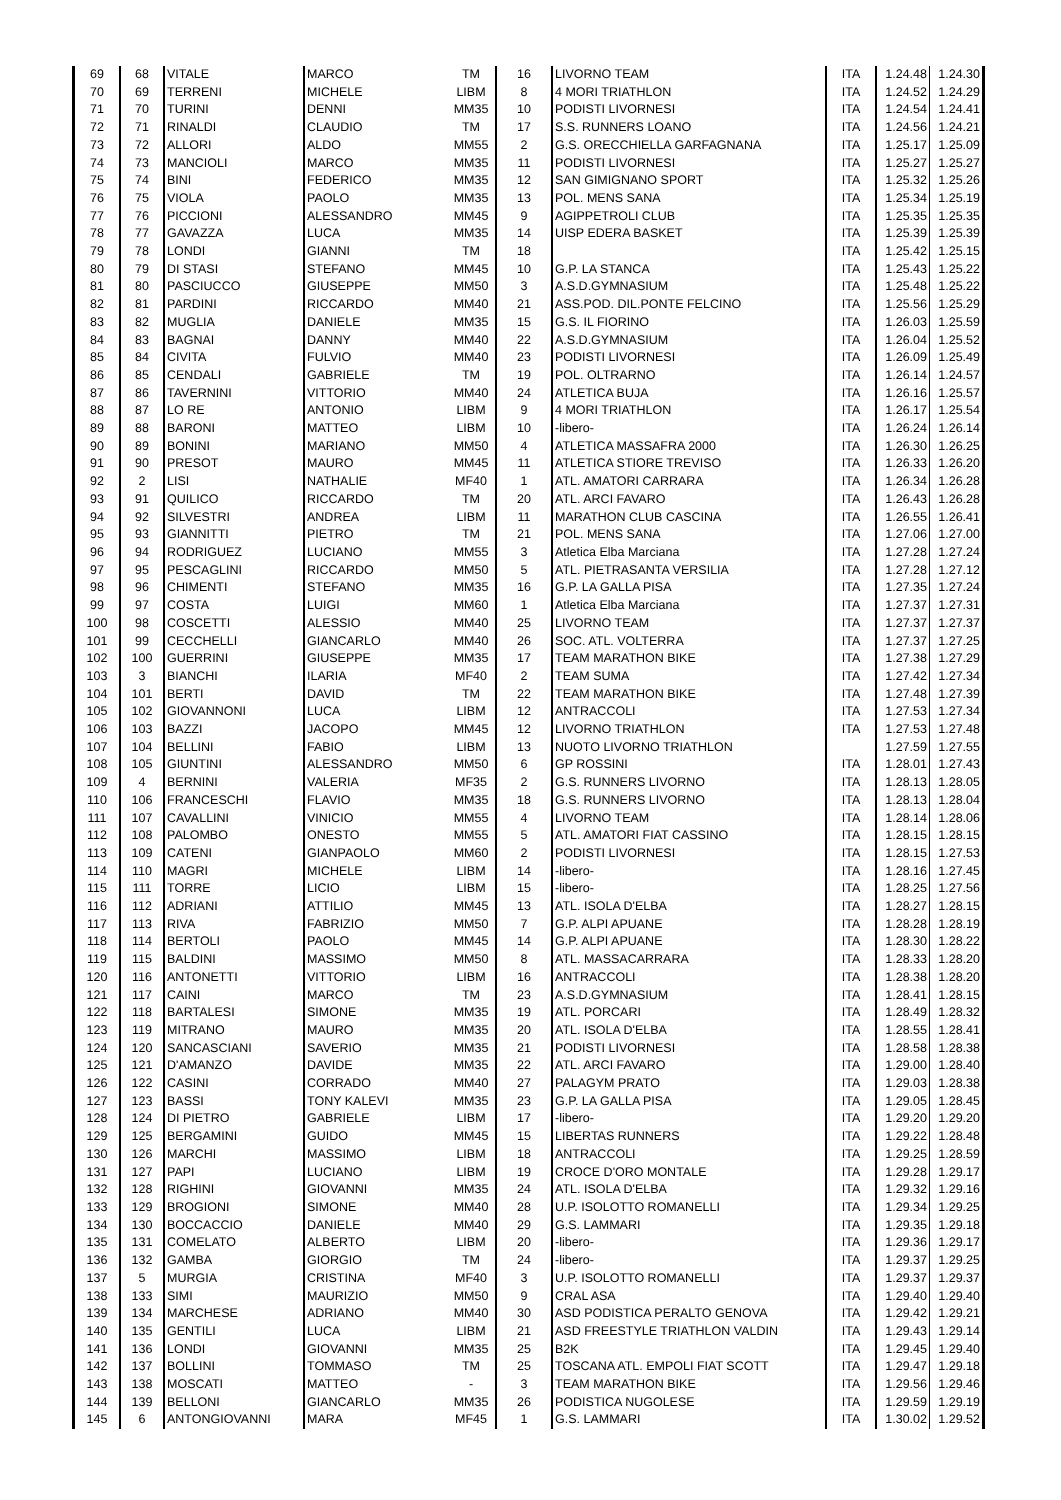| 69 | 68 | VITALE | MARCO | TM | 16 | LIVORNO TEAM | ITA | 1.24.48 | 1.24.30 |
| 70 | 69 | TERRENI | MICHELE | LIBM | 8 | 4 MORI TRIATHLON | ITA | 1.24.52 | 1.24.29 |
| 71 | 70 | TURINI | DENNI | MM35 | 10 | PODISTI LIVORNESI | ITA | 1.24.54 | 1.24.41 |
| 72 | 71 | RINALDI | CLAUDIO | TM | 17 | S.S. RUNNERS LOANO | ITA | 1.24.56 | 1.24.21 |
| 73 | 72 | ALLORI | ALDO | MM55 | 2 | G.S. ORECCHIELLA GARFAGNANA | ITA | 1.25.17 | 1.25.09 |
| 74 | 73 | MANCIOLI | MARCO | MM35 | 11 | PODISTI LIVORNESI | ITA | 1.25.27 | 1.25.27 |
| 75 | 74 | BINI | FEDERICO | MM35 | 12 | SAN GIMIGNANO SPORT | ITA | 1.25.32 | 1.25.26 |
| 76 | 75 | VIOLA | PAOLO | MM35 | 13 | POL. MENS SANA | ITA | 1.25.34 | 1.25.19 |
| 77 | 76 | PICCIONI | ALESSANDRO | MM45 | 9 | AGIPPETROLI CLUB | ITA | 1.25.35 | 1.25.35 |
| 78 | 77 | GAVAZZA | LUCA | MM35 | 14 | UISP EDERA BASKET | ITA | 1.25.39 | 1.25.39 |
| 79 | 78 | LONDI | GIANNI | TM | 18 | | ITA | 1.25.42 | 1.25.15 |
| 80 | 79 | DI STASI | STEFANO | MM45 | 10 | G.P. LA STANCA | ITA | 1.25.43 | 1.25.22 |
| 81 | 80 | PASCIUCCO | GIUSEPPE | MM50 | 3 | A.S.D.GYMNASIUM | ITA | 1.25.48 | 1.25.22 |
| 82 | 81 | PARDINI | RICCARDO | MM40 | 21 | ASS.POD. DIL.PONTE FELCINO | ITA | 1.25.56 | 1.25.29 |
| 83 | 82 | MUGLIA | DANIELE | MM35 | 15 | G.S. IL FIORINO | ITA | 1.26.03 | 1.25.59 |
| 84 | 83 | BAGNAI | DANNY | MM40 | 22 | A.S.D.GYMNASIUM | ITA | 1.26.04 | 1.25.52 |
| 85 | 84 | CIVITA | FULVIO | MM40 | 23 | PODISTI LIVORNESI | ITA | 1.26.09 | 1.25.49 |
| 86 | 85 | CENDALI | GABRIELE | TM | 19 | POL. OLTRARNO | ITA | 1.26.14 | 1.24.57 |
| 87 | 86 | TAVERNINI | VITTORIO | MM40 | 24 | ATLETICA BUJA | ITA | 1.26.16 | 1.25.57 |
| 88 | 87 | LO RE | ANTONIO | LIBM | 9 | 4 MORI TRIATHLON | ITA | 1.26.17 | 1.25.54 |
| 89 | 88 | BARONI | MATTEO | LIBM | 10 | -libero- | ITA | 1.26.24 | 1.26.14 |
| 90 | 89 | BONINI | MARIANO | MM50 | 4 | ATLETICA MASSAFRA 2000 | ITA | 1.26.30 | 1.26.25 |
| 91 | 90 | PRESOT | MAURO | MM45 | 11 | ATLETICA STIORE TREVISO | ITA | 1.26.33 | 1.26.20 |
| 92 | 2 | LISI | NATHALIE | MF40 | 1 | ATL. AMATORI CARRARA | ITA | 1.26.34 | 1.26.28 |
| 93 | 91 | QUILICO | RICCARDO | TM | 20 | ATL. ARCI FAVARO | ITA | 1.26.43 | 1.26.28 |
| 94 | 92 | SILVESTRI | ANDREA | LIBM | 11 | MARATHON CLUB CASCINA | ITA | 1.26.55 | 1.26.41 |
| 95 | 93 | GIANNITTI | PIETRO | TM | 21 | POL. MENS SANA | ITA | 1.27.06 | 1.27.00 |
| 96 | 94 | RODRIGUEZ | LUCIANO | MM55 | 3 | Atletica Elba Marciana | ITA | 1.27.28 | 1.27.24 |
| 97 | 95 | PESCAGLINI | RICCARDO | MM50 | 5 | ATL. PIETRASANTA VERSILIA | ITA | 1.27.28 | 1.27.12 |
| 98 | 96 | CHIMENTI | STEFANO | MM35 | 16 | G.P. LA GALLA PISA | ITA | 1.27.35 | 1.27.24 |
| 99 | 97 | COSTA | LUIGI | MM60 | 1 | Atletica Elba Marciana | ITA | 1.27.37 | 1.27.31 |
| 100 | 98 | COSCETTI | ALESSIO | MM40 | 25 | LIVORNO TEAM | ITA | 1.27.37 | 1.27.37 |
| 101 | 99 | CECCHELLI | GIANCARLO | MM40 | 26 | SOC. ATL. VOLTERRA | ITA | 1.27.37 | 1.27.25 |
| 102 | 100 | GUERRINI | GIUSEPPE | MM35 | 17 | TEAM MARATHON BIKE | ITA | 1.27.38 | 1.27.29 |
| 103 | 3 | BIANCHI | ILARIA | MF40 | 2 | TEAM SUMA | ITA | 1.27.42 | 1.27.34 |
| 104 | 101 | BERTI | DAVID | TM | 22 | TEAM MARATHON BIKE | ITA | 1.27.48 | 1.27.39 |
| 105 | 102 | GIOVANNONI | LUCA | LIBM | 12 | ANTRACCOLI | ITA | 1.27.53 | 1.27.34 |
| 106 | 103 | BAZZI | JACOPO | MM45 | 12 | LIVORNO TRIATHLON | ITA | 1.27.53 | 1.27.48 |
| 107 | 104 | BELLINI | FABIO | LIBM | 13 | NUOTO LIVORNO TRIATHLON | | 1.27.59 | 1.27.55 |
| 108 | 105 | GIUNTINI | ALESSANDRO | MM50 | 6 | GP ROSSINI | ITA | 1.28.01 | 1.27.43 |
| 109 | 4 | BERNINI | VALERIA | MF35 | 2 | G.S. RUNNERS LIVORNO | ITA | 1.28.13 | 1.28.05 |
| 110 | 106 | FRANCESCHI | FLAVIO | MM35 | 18 | G.S. RUNNERS LIVORNO | ITA | 1.28.13 | 1.28.04 |
| 111 | 107 | CAVALLINI | VINICIO | MM55 | 4 | LIVORNO TEAM | ITA | 1.28.14 | 1.28.06 |
| 112 | 108 | PALOMBO | ONESTO | MM55 | 5 | ATL. AMATORI FIAT CASSINO | ITA | 1.28.15 | 1.28.15 |
| 113 | 109 | CATENI | GIANPAOLO | MM60 | 2 | PODISTI LIVORNESI | ITA | 1.28.15 | 1.27.53 |
| 114 | 110 | MAGRI | MICHELE | LIBM | 14 | -libero- | ITA | 1.28.16 | 1.27.45 |
| 115 | 111 | TORRE | LICIO | LIBM | 15 | -libero- | ITA | 1.28.25 | 1.27.56 |
| 116 | 112 | ADRIANI | ATTILIO | MM45 | 13 | ATL. ISOLA D'ELBA | ITA | 1.28.27 | 1.28.15 |
| 117 | 113 | RIVA | FABRIZIO | MM50 | 7 | G.P. ALPI APUANE | ITA | 1.28.28 | 1.28.19 |
| 118 | 114 | BERTOLI | PAOLO | MM45 | 14 | G.P. ALPI APUANE | ITA | 1.28.30 | 1.28.22 |
| 119 | 115 | BALDINI | MASSIMO | MM50 | 8 | ATL. MASSACARRARA | ITA | 1.28.33 | 1.28.20 |
| 120 | 116 | ANTONETTI | VITTORIO | LIBM | 16 | ANTRACCOLI | ITA | 1.28.38 | 1.28.20 |
| 121 | 117 | CAINI | MARCO | TM | 23 | A.S.D.GYMNASIUM | ITA | 1.28.41 | 1.28.15 |
| 122 | 118 | BARTALESI | SIMONE | MM35 | 19 | ATL. PORCARI | ITA | 1.28.49 | 1.28.32 |
| 123 | 119 | MITRANO | MAURO | MM35 | 20 | ATL. ISOLA D'ELBA | ITA | 1.28.55 | 1.28.41 |
| 124 | 120 | SANCASCIANI | SAVERIO | MM35 | 21 | PODISTI LIVORNESI | ITA | 1.28.58 | 1.28.38 |
| 125 | 121 | D'AMANZO | DAVIDE | MM35 | 22 | ATL. ARCI FAVARO | ITA | 1.29.00 | 1.28.40 |
| 126 | 122 | CASINI | CORRADO | MM40 | 27 | PALAGYM PRATO | ITA | 1.29.03 | 1.28.38 |
| 127 | 123 | BASSI | TONY KALEVI | MM35 | 23 | G.P. LA GALLA PISA | ITA | 1.29.05 | 1.28.45 |
| 128 | 124 | DI PIETRO | GABRIELE | LIBM | 17 | -libero- | ITA | 1.29.20 | 1.29.20 |
| 129 | 125 | BERGAMINI | GUIDO | MM45 | 15 | LIBERTAS RUNNERS | ITA | 1.29.22 | 1.28.48 |
| 130 | 126 | MARCHI | MASSIMO | LIBM | 18 | ANTRACCOLI | ITA | 1.29.25 | 1.28.59 |
| 131 | 127 | PAPI | LUCIANO | LIBM | 19 | CROCE D'ORO MONTALE | ITA | 1.29.28 | 1.29.17 |
| 132 | 128 | RIGHINI | GIOVANNI | MM35 | 24 | ATL. ISOLA D'ELBA | ITA | 1.29.32 | 1.29.16 |
| 133 | 129 | BROGIONI | SIMONE | MM40 | 28 | U.P. ISOLOTTO ROMANELLI | ITA | 1.29.34 | 1.29.25 |
| 134 | 130 | BOCCACCIO | DANIELE | MM40 | 29 | G.S. LAMMARI | ITA | 1.29.35 | 1.29.18 |
| 135 | 131 | COMELATO | ALBERTO | LIBM | 20 | -libero- | ITA | 1.29.36 | 1.29.17 |
| 136 | 132 | GAMBA | GIORGIO | TM | 24 | -libero- | ITA | 1.29.37 | 1.29.25 |
| 137 | 5 | MURGIA | CRISTINA | MF40 | 3 | U.P. ISOLOTTO ROMANELLI | ITA | 1.29.37 | 1.29.37 |
| 138 | 133 | SIMI | MAURIZIO | MM50 | 9 | CRAL ASA | ITA | 1.29.40 | 1.29.40 |
| 139 | 134 | MARCHESE | ADRIANO | MM40 | 30 | ASD PODISTICA PERALTO GENOVA | ITA | 1.29.42 | 1.29.21 |
| 140 | 135 | GENTILI | LUCA | LIBM | 21 | ASD FREESTYLE TRIATHLON VALDIN | ITA | 1.29.43 | 1.29.14 |
| 141 | 136 | LONDI | GIOVANNI | MM35 | 25 | B2K | ITA | 1.29.45 | 1.29.40 |
| 142 | 137 | BOLLINI | TOMMASO | TM | 25 | TOSCANA ATL. EMPOLI FIAT SCOTT | ITA | 1.29.47 | 1.29.18 |
| 143 | 138 | MOSCATI | MATTEO | - | 3 | TEAM MARATHON BIKE | ITA | 1.29.56 | 1.29.46 |
| 144 | 139 | BELLONI | GIANCARLO | MM35 | 26 | PODISTICA NUGOLESE | ITA | 1.29.59 | 1.29.19 |
| 145 | 6 | ANTONGIOVANNI | MARA | MF45 | 1 | G.S. LAMMARI | ITA | 1.30.02 | 1.29.52 |